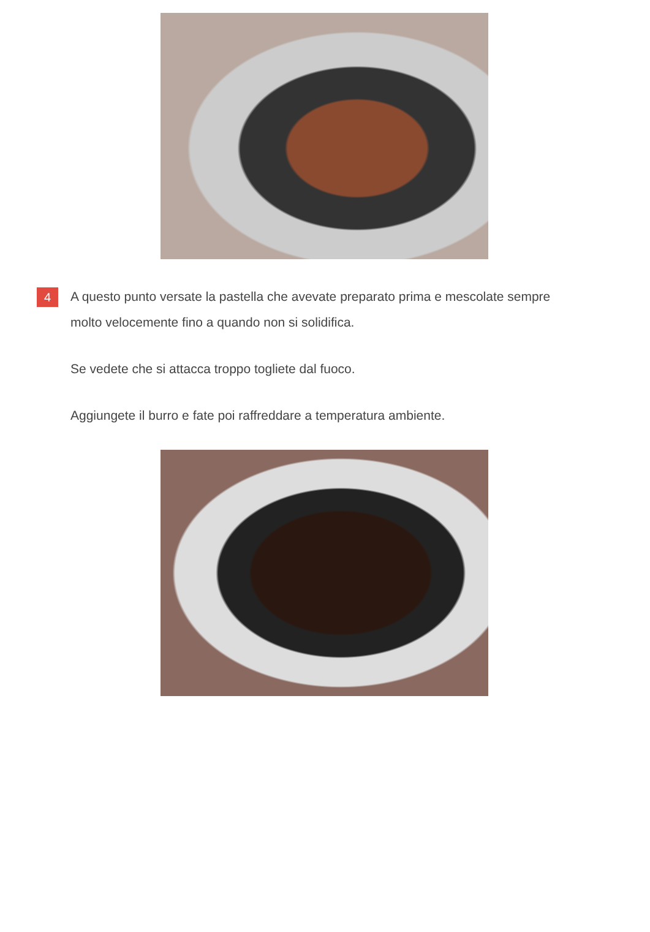4
A questo punto versate la pastella che avevate preparato prima e mescolate sempre molto velocemente fino a quando non si solidifica.
Se vedete che si attacca troppo togliete dal fuoco.
Aggiungete il burro e fate poi raffreddare a temperatura ambiente.